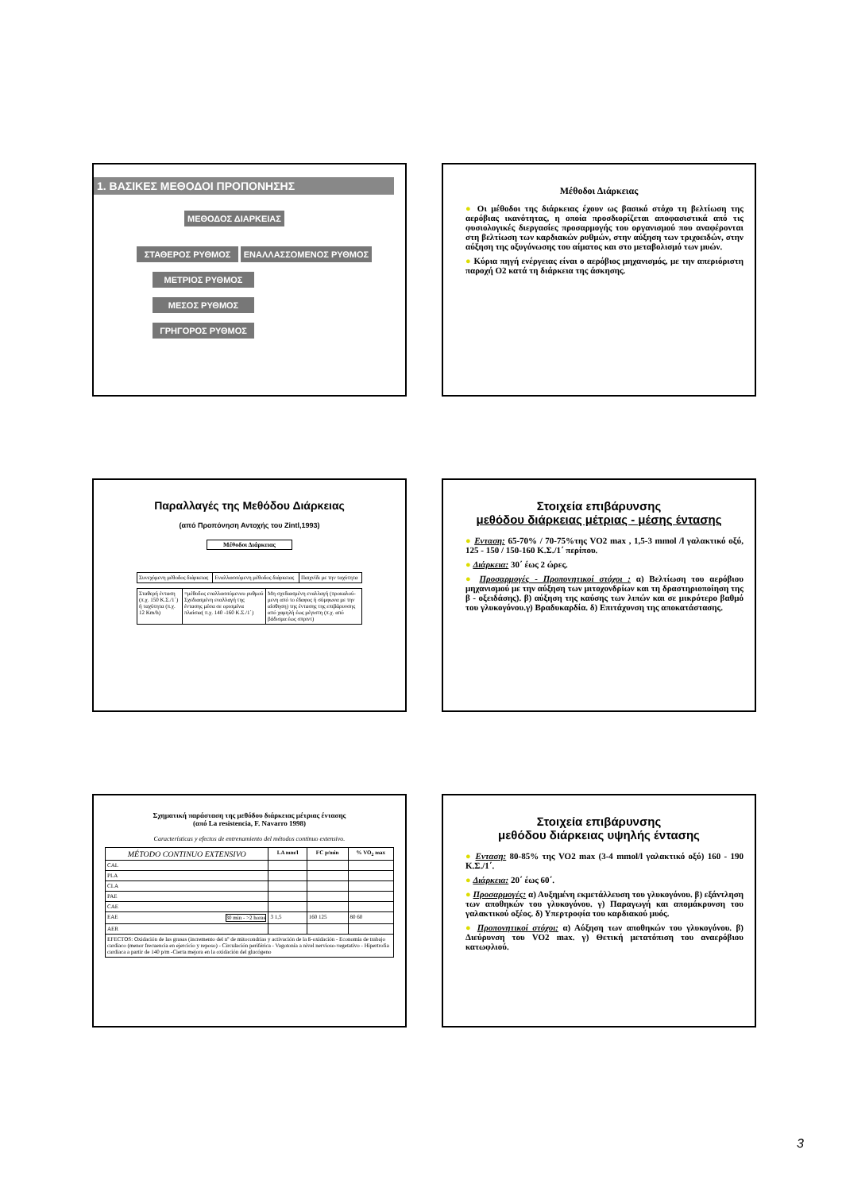1. ΒΑΣΙΚΕΣ ΜΕΘΟΔΟΙ ΠΡΟΠΟΝΗΣΗΣ
ΜΕΘΟΔΟΣ ΔΙΑΡΚΕΙΑΣ
ΣΤΑΘΕΡΟΣ ΡΥΘΜΟΣ ΕΝΑΛΛΑΣΣΟΜΕΝΟΣ ΡΥΘΜΟΣ
ΜΕΤΡΙΟΣ ΡΥΘΜΟΣ
ΜΕΣΟΣ ΡΥΘΜΟΣ
ΓΡΗΓΟΡΟΣ ΡΥΘΜΟΣ
Μέθοδοι Διάρκειας
● Οι μέθοδοι της διάρκειας έχουν ως βασικό στόχο τη βελτίωση της αερόβιας ικανότητας, η οποία προσδιορίζεται αποφασιστικά από τις φυσιολογικές διεργασίες προσαρμογής του οργανισμού που αναφέρονται στη βελτίωση των καρδιακών ρυθμών, στην αύξηση των τριχοειδών, στην αύξηση της οξυγόνωσης του αίματος και στο μεταβολισμό των μυών.
● Κύρια πηγή ενέργειας είναι ο αερόβιος μηχανισμός, με την απεριόριστη παροχή Ο2 κατά τη διάρκεια της άσκησης.
Παραλλαγές της Μεθόδου Διάρκειας
(από Προπόνηση Αντοχής του Zintl,1993)
Μέθοδοι Διάρκειας
| Συνεχόμενη μέθοδος διάρκειας | Εναλλασσόμενη μέθοδος διάρκειας | Παιχνίδι με την ταχύτητα |
| Σταθερή ένταση (π.χ. 150 Κ.Σ./1΄) ή ταχύτητα (π.χ. 12 Km/h) | =μέθοδος εναλλασσόμενου ρυθμού Σχεδιασμένη εναλλαγή της έντασης μέσα σε ορισμένα πλαίσια( π.χ. 140 -160 Κ.Σ./1΄) | Μη σχεδιασμένη εναλλαγή (προκαλού-μενη από το έδαφος ή σύμφωνα με την αίσθηση) της έντασης της επιβάρυνσης από χαμηλή έως μέγιστη (π.χ. από βάδισμα έως σπριντ) |
Στοιχεία επιβάρυνσης
μεθόδου διάρκειας μέτριας - μέσης έντασης
● Ενταση: 65-70% / 70-75%της VO2 max , 1,5-3 mmol /l γαλακτικό οξύ, 125 - 150 / 150-160 Κ.Σ./1΄ περίπου.
● Διάρκεια: 30΄ έως 2 ώρες.
● Προσαρμογές - Προπονητικοί στόχοι : α) Βελτίωση του αερόβιου μηχανισμού με την αύξηση των μιτοχονδρίων και τη δραστηριοποίηση της β - οξειδάσης). β) αύξηση της καύσης των λιπών και σε μικρότερο βαθμό του γλυκογόνου.γ) Βραδυκαρδία. δ) Επιτάχυνση της αποκατάστασης.
Σχηματική παράσταση της μεθόδου διάρκειας μέτριας έντασης
(από La resistencia, F. Navarro 1998)
Características y efectos de entrenamiento del métodos continuo extensivo.
| MÉTODO CONTINUO EXTENSIVO | LA mm/l | FC p/min | % VO<sub>2</sub> max |
| --- | --- | --- | --- |
| CAL | | | |
| PLA | | | |
| CLA | | | |
| PAE | | | |
| CAE | | | |
| EAE 30 min - >2 horas | 3 1,5 | 160 125 | 80 60 |
| AER | | | |
| EFECTOS: Oxidación de las grasas (incremento del nº de mitocondrias y activación de la ß-oxidación - Economía de trabajo cardiaco (menor frecuencia en ejercicio y reposo) - Circulación periférica - Vagotonía a nivel nervioso-vegetativo - Hipertrofia cardiaca a partir de 140 p/m -Cierta mejora en la oxidación del glucógeno | | | |
Στοιχεία επιβάρυνσης
μεθόδου διάρκειας υψηλής έντασης
● Ενταση: 80-85% της VO2 max (3-4 mmol/l γαλακτικό οξύ) 160 - 190 Κ.Σ./1΄.
● Διάρκεια: 20΄ έως 60΄.
● Προσαρμογές: α) Αυξημένη εκμετάλλευση του γλυκογόνου. β) εξάντληση των αποθηκών του γλυκογόνου. γ) Παραγωγή και απομάκρυνση του γαλακτικού οξέος. δ) Υπερτροφία του καρδιακού μυός.
● Προπονητικοί στόχοι: α) Αύξηση των αποθηκών του γλυκογόνου. β) Διεύρυνση του VO2 max. γ) Θετική μετατόπιση του αναερόβιου κατωφλιού.
3